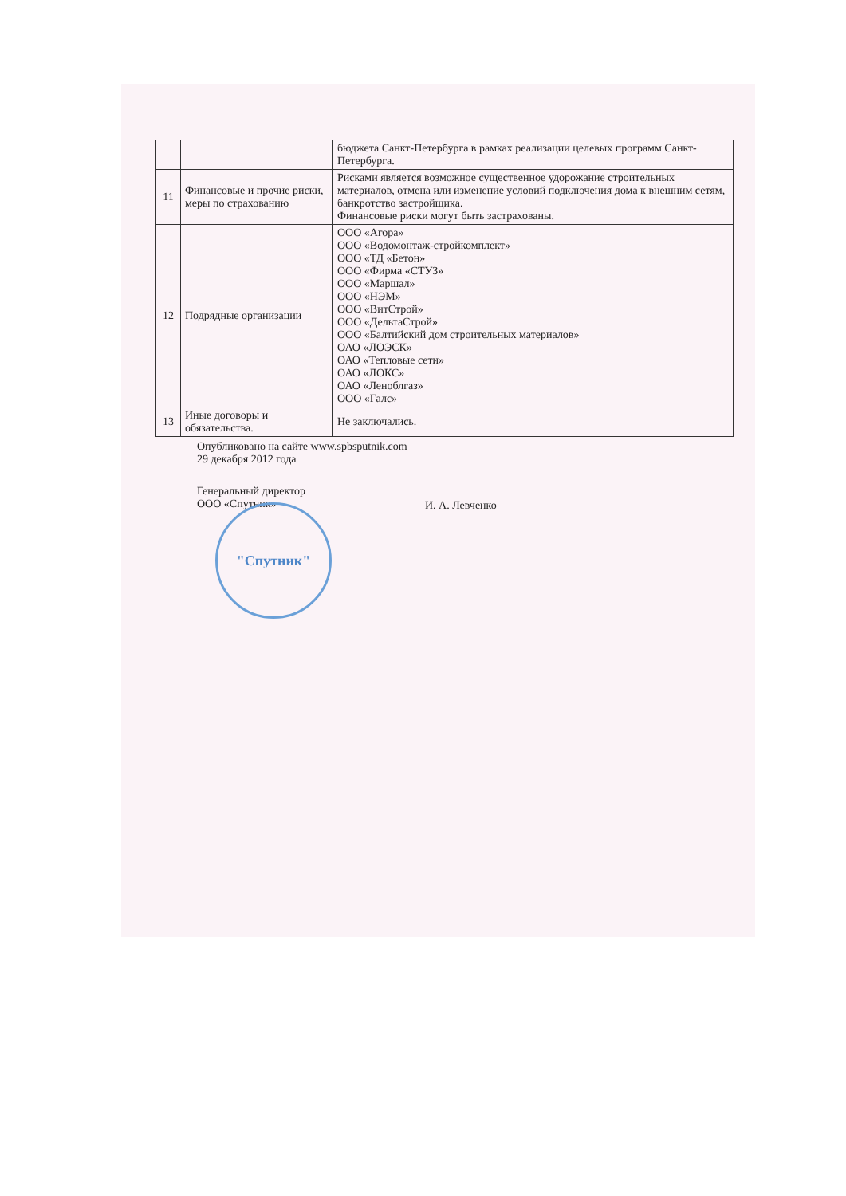| | | бюджета Санкт-Петербурга в рамках реализации целевых программ Санкт-Петербурга. |
| 11 | Финансовые и прочие риски, меры по страхованию | Рисками является возможное существенное удорожание строительных материалов, отмена или изменение условий подключения дома к внешним сетям, банкротство застройщика. Финансовые риски могут быть застрахованы. |
| 12 | Подрядные организации | ООО «Агора» ООО «Водомонтаж-стройкомплект» ООО «ТД «Бетон» ООО «Фирма «СТУЗ» ООО «Маршал» ООО «НЭМ» ООО «ВитСтрой» ООО «ДельтаСтрой» ООО «Балтийский дом строительных материалов» ОАО «ЛОЭСК» ОАО «Тепловые сети» ОАО «ЛОКС» ОАО «Леноблгаз» ООО «Галс» |
| 13 | Иные договоры и обязательства. | Не заключались. |
Опубликовано на сайте www.spbsputnik.com
29 декабря 2012 года
Генеральный директор
ООО «Спутник»
И. А. Левченко
"Спутник"